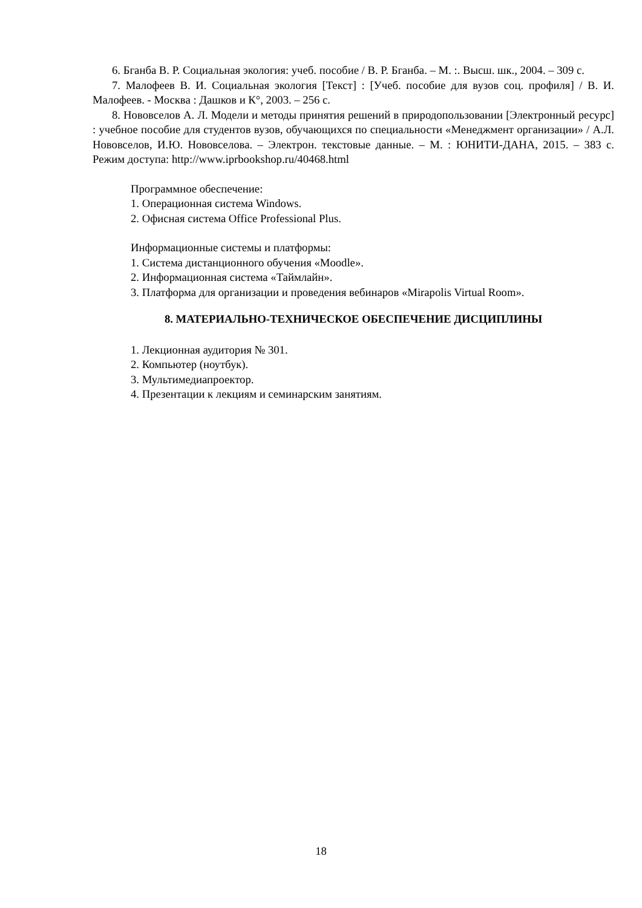6. Бганба В. Р. Социальная экология: учеб. пособие / В. Р. Бганба. – М. :. Высш. шк., 2004. – 309 с.
7. Малофеев В. И. Социальная экология [Текст] : [Учеб. пособие для вузов соц. профиля] / В. И. Малофеев. - Москва : Дашков и К°, 2003. – 256 с.
8. Нововселов А. Л. Модели и методы принятия решений в природопользовании [Электронный ресурс] : учебное пособие для студентов вузов, обучающихся по специальности «Менеджмент организации» / А.Л. Нововселов, И.Ю. Нововселова. – Электрон. текстовые данные. – М. : ЮНИТИ-ДАНА, 2015. – 383 с. Режим доступа: http://www.iprbookshop.ru/40468.html
Программное обеспечение:
1. Операционная система Windows.
2. Офисная система Office Professional Plus.
Информационные системы и платформы:
1. Система дистанционного обучения «Moodle».
2. Информационная система «Таймлайн».
3. Платформа для организации и проведения вебинаров «Mirapolis Virtual Room».
8. МАТЕРИАЛЬНО-ТЕХНИЧЕСКОЕ ОБЕСПЕЧЕНИЕ ДИСЦИПЛИНЫ
1. Лекционная аудитория № 301.
2. Компьютер (ноутбук).
3. Мультимедиапроектор.
4. Презентации к лекциям и семинарским занятиям.
18